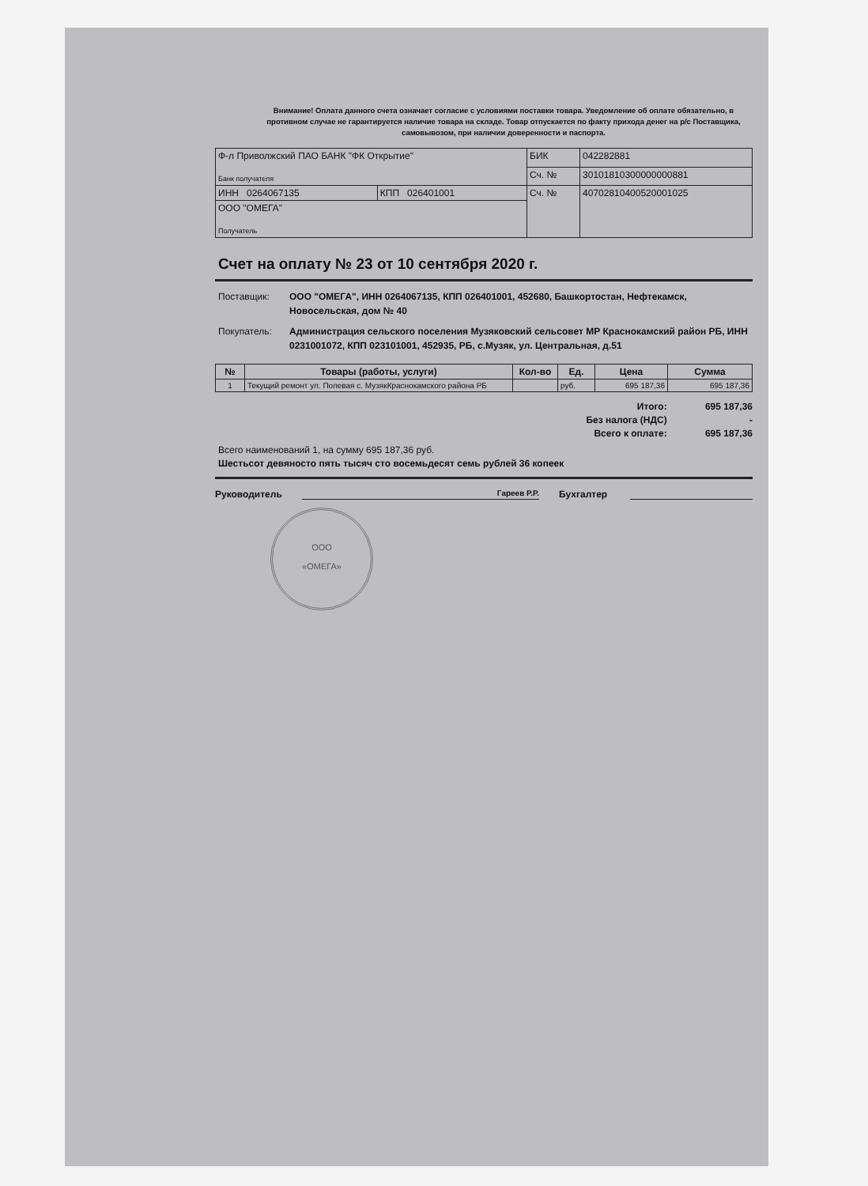Внимание! Оплата данного счета означает согласие с условиями поставки товара. Уведомление об оплате обязательно, в противном случае не гарантируется наличие товара на складе. Товар отпускается по факту прихода денег на р/с Поставщика, самовывозом, при наличии доверенности и паспорта.
| Ф-л Приволжский ПАО БАНК "ФК Открытие" Банк получателя | | БИК | 042282881 |
| | | Сч. № | 30101810300000000881 |
| ИНН 0264067135 | КПП 026401001 | Сч. № | 40702810400520001025 |
| ООО "ОМЕГА" Получатель | | | |
Счет на оплату № 23 от 10 сентября 2020 г.
Поставщик: ООО "ОМЕГА", ИНН 0264067135, КПП 026401001, 452680, Башкортостан, Нефтекамск, Новосельская, дом № 40
Покупатель: Администрация сельского поселения Музяковский сельсовет МР Краснокамский район РБ, ИНН 0231001072, КПП 023101001, 452935, РБ, с.Музяк, ул. Центральная, д.51
| № | Товары (работы, услуги) | Кол-во | Ед. | Цена | Сумма |
| --- | --- | --- | --- | --- | --- |
| 1 | Текущий ремонт ул. Полевая с. МузякКраснокамского района РБ | | руб. | 695 187,36 | 695 187,36 |
Итого: 695 187,36
Без налога (НДС) -
Всего к оплате: 695 187,36
Всего наименований 1, на сумму 695 187,36 руб.
Шестьсот девяносто пять тысяч сто восемьдесят семь рублей 36 копеек
Руководитель Гареев Р.Р. Бухгалтер
ООО
«ОМЕГА»